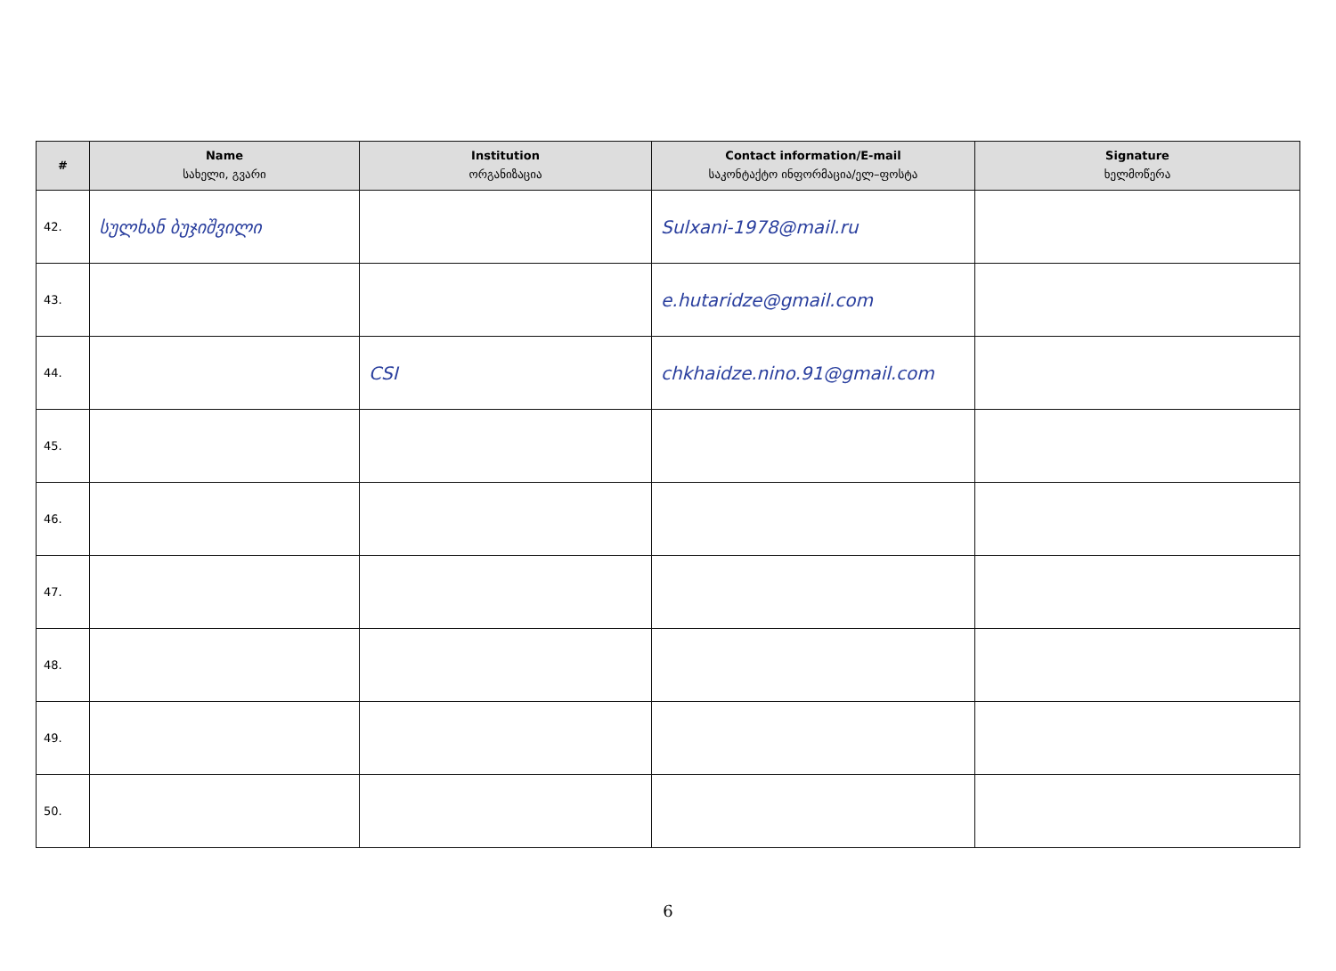| # | Name სახელი, გვარი | Institution ორგანიზაცია | Contact information/E-mail საკონტაქტო ინფორმაცია/ელ–ფოსტა | Signature ხელმოწერა |
| --- | --- | --- | --- | --- |
| 42. | სულხან ბუჯიშვილი | | Sulxani-1978@mail.ru | |
| 43. | | | e.hutaridze@gmail.com | |
| 44. | | CSI | chkhaidze.nino.91@gmail.com | |
| 45. | | | | |
| 46. | | | | |
| 47. | | | | |
| 48. | | | | |
| 49. | | | | |
| 50. | | | | |
6